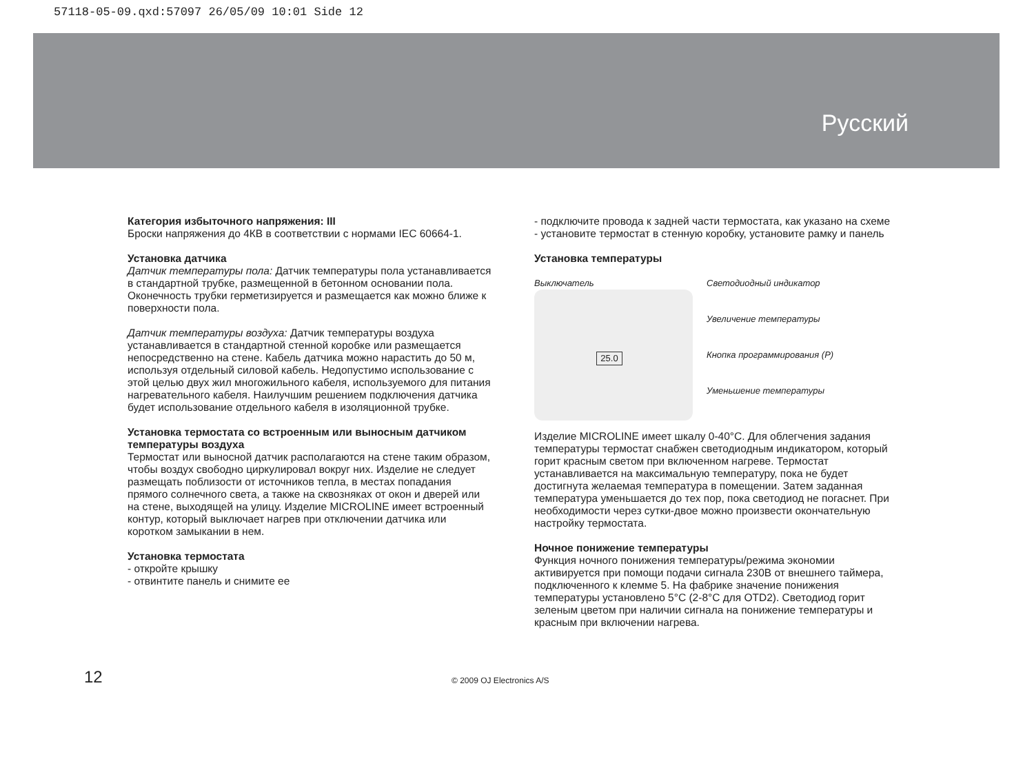57118-05-09.qxd:57097 26/05/09 10:01 Side 12
Русский
Категория избыточного напряжения: III
Броски напряжения до 4КВ в соответствии с нормами IEC 60664-1.
Установка датчика
Датчик температуры пола: Датчик температуры пола устанавливается в стандартной трубке, размещенной в бетонном основании пола. Оконечность трубки герметизируется и размещается как можно ближе к поверхности пола.
Датчик температуры воздуха: Датчик температуры воздуха устанавливается в стандартной стенной коробке или размещается непосредственно на стене. Кабель датчика можно нарастить до 50 м, используя отдельный силовой кабель. Недопустимо использование с этой целью двух жил многожильного кабеля, используемого для питания нагревательного кабеля. Наилучшим решением подключения датчика будет использование отдельного кабеля в изоляционной трубке.
Установка термостата со встроенным или выносным датчиком температуры воздуха
Термостат или выносной датчик располагаются на стене таким образом, чтобы воздух свободно циркулировал вокруг них. Изделие не следует размещать поблизости от источников тепла, в местах попадания прямого солнечного света, а также на сквозняках от окон и дверей или на стене, выходящей на улицу. Изделие MICROLINE имеет встроенный контур, который выключает нагрев при отключении датчика или коротком замыкании в нем.
Установка термостата
- откройте крышку
- отвинтите панель и снимите ее
- подключите провода к задней части термостата, как указано на схеме
- установите термостат в стенную коробку, установите рамку и панель
Установка температуры
Выключатель
25.0
Светодиодный индикатор
Увеличение температуры
Кнопка программирования (P)
Уменьшение температуры
Изделие MICROLINE имеет шкалу 0-40°C. Для облегчения задания температуры термостат снабжен светодиодным индикатором, который горит красным светом при включенном нагреве. Термостат устанавливается на максимальную температуру, пока не будет достигнута желаемая температура в помещении. Затем заданная температура уменьшается до тех пор, пока светодиод не погаснет. При необходимости через сутки-двое можно произвести окончательную настройку термостата.
Ночное понижение температуры
Функция ночного понижения температуры/режима экономии активируется при помощи подачи сигнала 230В от внешнего таймера, подключенного к клемме 5. На фабрике значение понижения температуры установлено 5°C (2-8°C для OTD2). Светодиод горит зеленым цветом при наличии сигнала на понижение температуры и красным при включении нагрева.
12 © 2009 OJ Electronics A/S